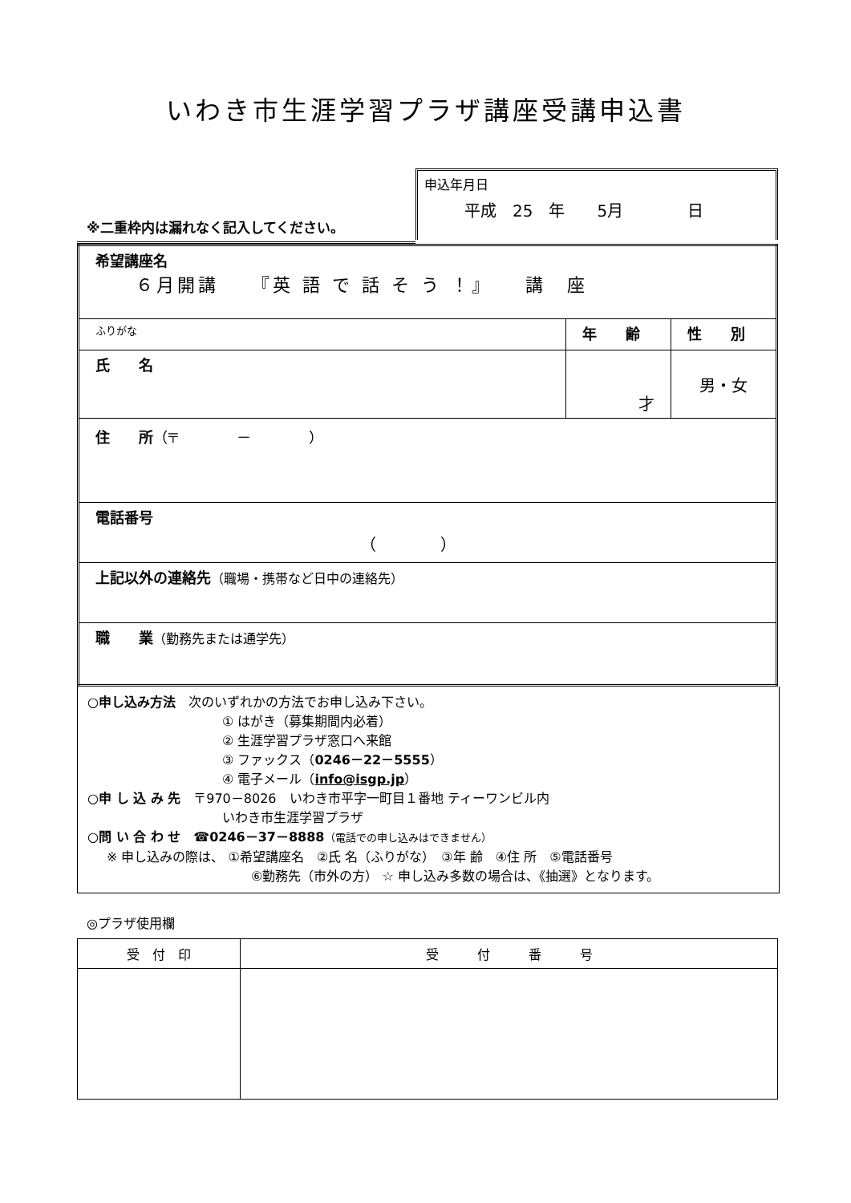いわき市生涯学習プラザ講座受講申込書
※二重枠内は漏れなく記入してください。
申込年月日
平成　25　年　　5月　　　　日
| 希望講座名 ６月開講 『英 語 で 話 そ う ！』 講 座 | | |
| ふりがな | 年 齢 | 性 別 |
| 氏 名 | 才 | 男・女 |
| 住 所 （〒 － ） | | |
| 電話番号 （ ） | | |
| 上記以外の連絡先 （職場・携帯など日中の連絡先） | | |
| 職 業 （勤務先または通学先） | | |
○申し込み方法　次のいずれかの方法でお申し込み下さい。
① はがき（募集期間内必着）
② 生涯学習プラザ窓口へ来館
③ ファックス（0246－22－5555）
④ 電子メール（info@isgp.jp）
○申 し 込 み 先　〒970－8026　いわき市平字一町目１番地 ティーワンビル内
いわき市生涯学習プラザ
○問 い 合 わ せ　☎0246－37－8888（電話での申し込みはできません）
※ 申し込みの際は、 ①希望講座名　②氏 名（ふりがな）　③年 齢　④住 所　⑤電話番号
⑥勤務先（市外の方） ☆ 申し込み多数の場合は、《抽選》となります。
◎プラザ使用欄
| 受 付 印 | 受 付 番 号 |
| --- | --- |